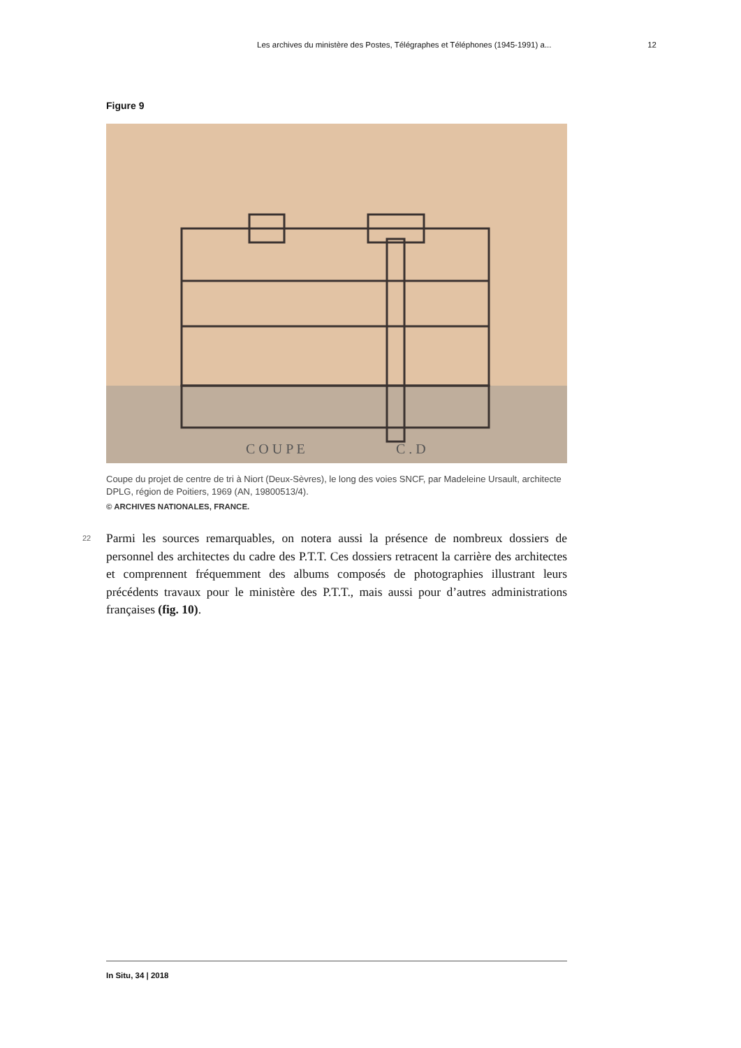Les archives du ministère des Postes, Télégraphes et Téléphones (1945-1991) a... 12
Figure 9
C O U P E
C . D
Coupe du projet de centre de tri à Niort (Deux-Sèvres), le long des voies SNCF, par Madeleine Ursault, architecte DPLG, région de Poitiers, 1969 (AN, 19800513/4).
© ARCHIVES NATIONALES, FRANCE.
22
Parmi les sources remarquables, on notera aussi la présence de nombreux dossiers de personnel des architectes du cadre des P.T.T. Ces dossiers retracent la carrière des architectes et comprennent fréquemment des albums composés de photographies illustrant leurs précédents travaux pour le ministère des P.T.T., mais aussi pour d’autres administrations françaises (fig. 10).
In Situ, 34 | 2018